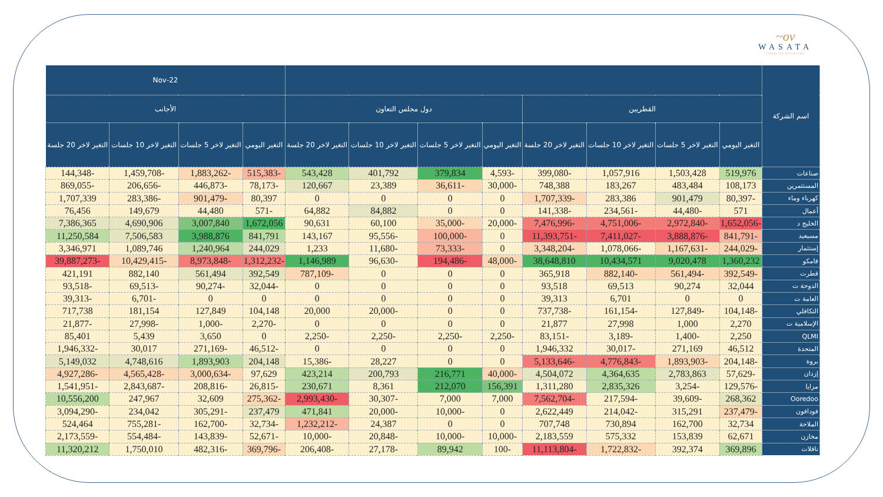~ov
WASATA
FINANCIAL SECURITIES
| اسم الشركة | | | | | | | | | 22-Nov | | | |
| --- | --- | --- | --- | --- | --- | --- | --- | --- | --- | --- | --- | --- |
| | القطريين | | | | دول مجلس التعاون | | | | الأجانب | | | |
| | التغير اليومي | التغير لاخر 5 جلسات | التغير لاخر 10 جلسات | التغير لاخر 20 جلسة | التغير اليومي | التغير لاخر 5 جلسات | التغير لاخر 10 جلسات | التغير لاخر 20 جلسة | التغير اليومي | التغير لاخر 5 جلسات | التغير لاخر 10 جلسات | التغير لاخر 20 جلسة |
| صناعات | 519,976 | 1,503,428 | 1,057,916 | -399,080 | -4,593 | 379,834 | 401,792 | 543,428 | -515,383 | -1,883,262 | -1,459,708 | -144,348 |
| المستثمرين | 108,173 | 483,484 | 183,267 | 748,388 | -30,000 | -36,611 | 23,389 | 120,667 | -78,173 | -446,873 | -206,656 | -869,055 |
| كهرباء وماء | -80,397 | 901,479 | 283,386 | -1,707,339 | 0 | 0 | 0 | 0 | 80,397 | -901,479 | -283,386 | 1,707,339 |
| أعمال | 571 | -44,480 | -234,561 | -141,338 | 0 | 0 | 84,882 | 64,882 | -571 | 44,480 | 149,679 | 76,456 |
| الخليج د | -1,652,056 | -2,972,840 | -4,751,006 | -7,476,996 | -20,000 | -35,000 | 60,100 | 90,631 | 1,672,056 | 3,007,840 | 4,690,906 | 7,386,365 |
| مسيعيد | -841,791 | -3,888,876 | -7,411,027 | -11,393,751 | 0 | -100,000 | -95,556 | 143,167 | 841,791 | 3,988,876 | 7,506,583 | 11,250,584 |
| إستثمار | -244,029 | -1,167,631 | -1,078,066 | -3,348,204 | 0 | -73,333 | -11,680 | 1,233 | 244,029 | 1,240,964 | 1,089,746 | 3,346,971 |
| قامكو | 1,360,232 | 9,020,478 | 10,434,571 | 38,648,810 | -48,000 | -194,486 | -96,630 | 1,146,989 | -1,312,232 | -8,973,848 | -10,429,415 | -39,887,273 |
| قطرت | -392,549 | -561,494 | -882,140 | 365,918 | 0 | 0 | 0 | -787,109 | 392,549 | 561,494 | 882,140 | 421,191 |
| الدوحة ت | 32,044 | 90,274 | 69,513 | 93,518 | 0 | 0 | 0 | 0 | -32,044 | -90,274 | -69,513 | -93,518 |
| العامة ت | 0 | 0 | 6,701 | 39,313 | 0 | 0 | 0 | 0 | 0 | 0 | -6,701 | -39,313 |
| التكافلي | -104,148 | -127,849 | -161,154 | -737,738 | 0 | 0 | -20,000 | 20,000 | 104,148 | 127,849 | 181,154 | 717,738 |
| الإسلامية ت | 2,270 | 1,000 | 27,998 | 21,877 | 0 | 0 | 0 | 0 | -2,270 | -1,000 | -27,998 | -21,877 |
| QLMI | 2,250 | -1,400 | -3,189 | -83,151 | -2,250 | -2,250 | -2,250 | -2,250 | 0 | 3,650 | 5,439 | 85,401 |
| المتحدة | 46,512 | 271,169 | -30,017 | 1,946,332 | 0 | 0 | 0 | 0 | -46,512 | -271,169 | 30,017 | -1,946,332 |
| بروة | -204,148 | -1,893,903 | -4,776,843 | -5,133,646 | 0 | 0 | 28,227 | -15,386 | 204,148 | 1,893,903 | 4,748,616 | 5,149,032 |
| إزدان | -57,629 | 2,783,863 | 4,364,635 | 4,504,072 | -40,000 | 216,771 | 200,793 | 423,214 | 97,629 | -3,000,634 | -4,565,428 | -4,927,286 |
| مزايا | -129,576 | -3,254 | 2,835,326 | 1,311,280 | 156,391 | 212,070 | 8,361 | 230,671 | -26,815 | -208,816 | -2,843,687 | -1,541,951 |
| Ooredoo | 268,362 | -39,609 | -217,594 | -7,562,704 | 7,000 | 7,000 | -30,307 | -2,993,430 | -275,362 | 32,609 | 247,967 | 10,556,200 |
| فودافون | -237,479 | 315,291 | -214,042 | 2,622,449 | 0 | -10,000 | -20,000 | 471,841 | 237,479 | -305,291 | 234,042 | -3,094,290 |
| الملاحة | 32,734 | 162,700 | 730,894 | 707,748 | 0 | 0 | 24,387 | -1,232,212 | -32,734 | -162,700 | -755,281 | 524,464 |
| مخازن | 62,671 | 153,839 | 575,332 | 2,183,559 | -10,000 | -10,000 | -20,848 | -10,000 | -52,671 | -143,839 | -554,484 | -2,173,559 |
| ناقلات | 369,896 | 392,374 | -1,722,832 | -11,113,804 | -100 | 89,942 | -27,178 | -206,408 | -369,796 | -482,316 | 1,750,010 | 11,320,212 |